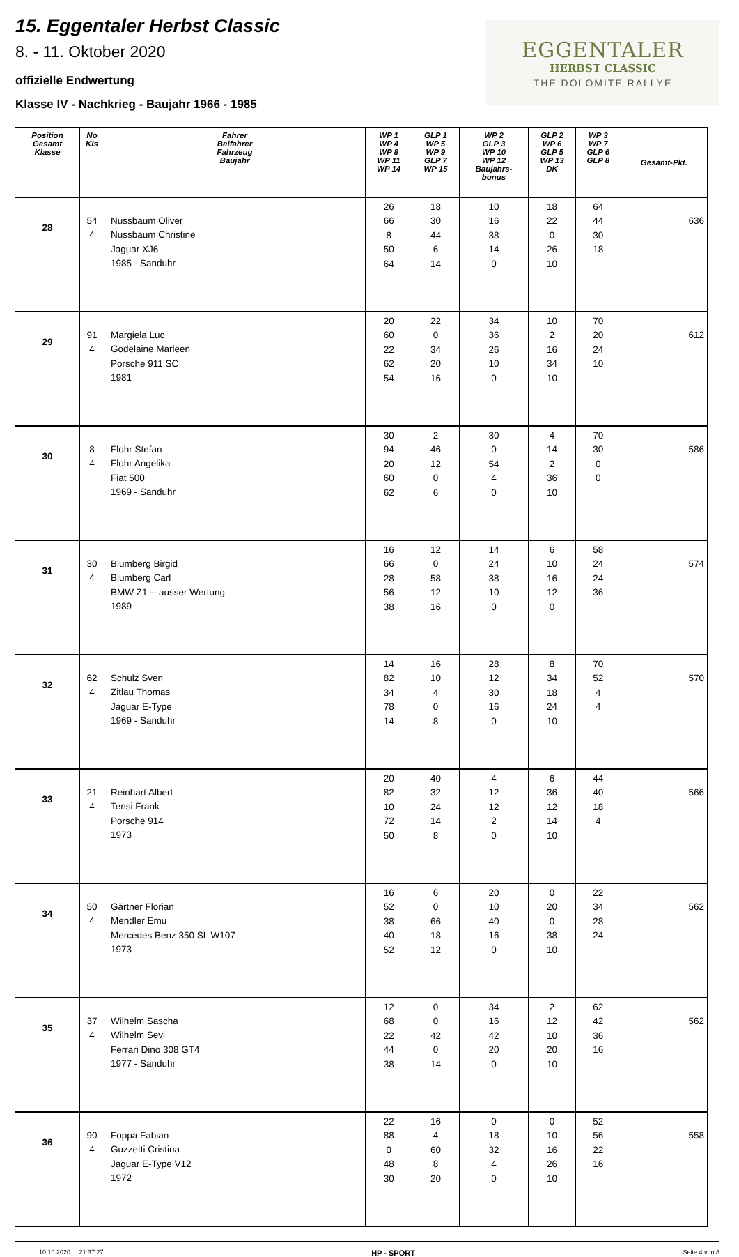15. Eggentaler Herbst Classic
8. - 11. Oktober 2020
offizielle Endwertung
Klasse IV - Nachkrieg - Baujahr 1966 - 1985
EGGENTALER
HERBST CLASSIC
THE DOLOMITE RALLYE
| Position Gesamt Klasse | No Kls | Fahrer Beifahrer Fahrzeug Baujahr | WP 1 WP 4 WP 8 WP 11 WP 14 | GLP 1 WP 5 WP 9 GLP 7 WP 15 | WP 2 GLP 3 WP 10 WP 12 Baujahrs- bonus | GLP 2 WP 6 GLP 5 WP 13 DK | WP 3 WP 7 GLP 6 GLP 8 | Gesamt-Pkt. |
| --- | --- | --- | --- | --- | --- | --- | --- | --- |
| 28 | 54 4 | Nussbaum Oliver Nussbaum Christine Jaguar XJ6 1985 - Sanduhr | 26 66 8 50 64 | 18 30 44 6 14 | 10 16 38 14 0 | 18 22 0 26 10 | 64 44 30 18 | 636 |
| 29 | 91 4 | Margiela Luc Godelaine Marleen Porsche 911 SC 1981 | 20 60 22 62 54 | 22 0 34 20 16 | 34 36 26 10 0 | 10 2 16 34 10 | 70 20 24 10 | 612 |
| 30 | 8 4 | Flohr Stefan Flohr Angelika Fiat 500 1969 - Sanduhr | 30 94 20 60 62 | 2 46 12 0 6 | 30 0 54 4 0 | 4 14 2 36 10 | 70 30 0 0 | 586 |
| 31 | 30 4 | Blumberg Birgid Blumberg Carl BMW Z1 -- ausser Wertung 1989 | 16 66 28 56 38 | 12 0 58 12 16 | 14 24 38 10 0 | 6 10 16 12 0 | 58 24 24 36 | 574 |
| 32 | 62 4 | Schulz Sven Zitlau Thomas Jaguar E-Type 1969 - Sanduhr | 14 82 34 78 14 | 16 10 4 0 8 | 28 12 30 16 0 | 8 34 18 24 10 | 70 52 4 4 | 570 |
| 33 | 21 4 | Reinhart Albert Tensi Frank Porsche 914 1973 | 20 82 10 72 50 | 40 32 24 14 8 | 4 12 12 2 0 | 6 36 12 14 10 | 44 40 18 4 | 566 |
| 34 | 50 4 | Gärtner Florian Mendler Emu Mercedes Benz 350 SL W107 1973 | 16 52 38 40 52 | 6 0 66 18 12 | 20 10 40 16 0 | 0 20 0 38 10 | 22 34 28 24 | 562 |
| 35 | 37 4 | Wilhelm Sascha Wilhelm Sevi Ferrari Dino 308 GT4 1977 - Sanduhr | 12 68 22 44 38 | 0 0 42 0 14 | 34 16 42 20 0 | 2 12 10 20 10 | 62 42 36 16 | 562 |
| 36 | 90 4 | Foppa Fabian Guzzetti Cristina Jaguar E-Type V12 1972 | 22 88 0 48 30 | 16 4 60 8 20 | 0 18 32 4 0 | 0 10 16 26 10 | 52 56 22 16 | 558 |
10.10.2020 21:37:27 HP - SPORT Seite 4 von 8